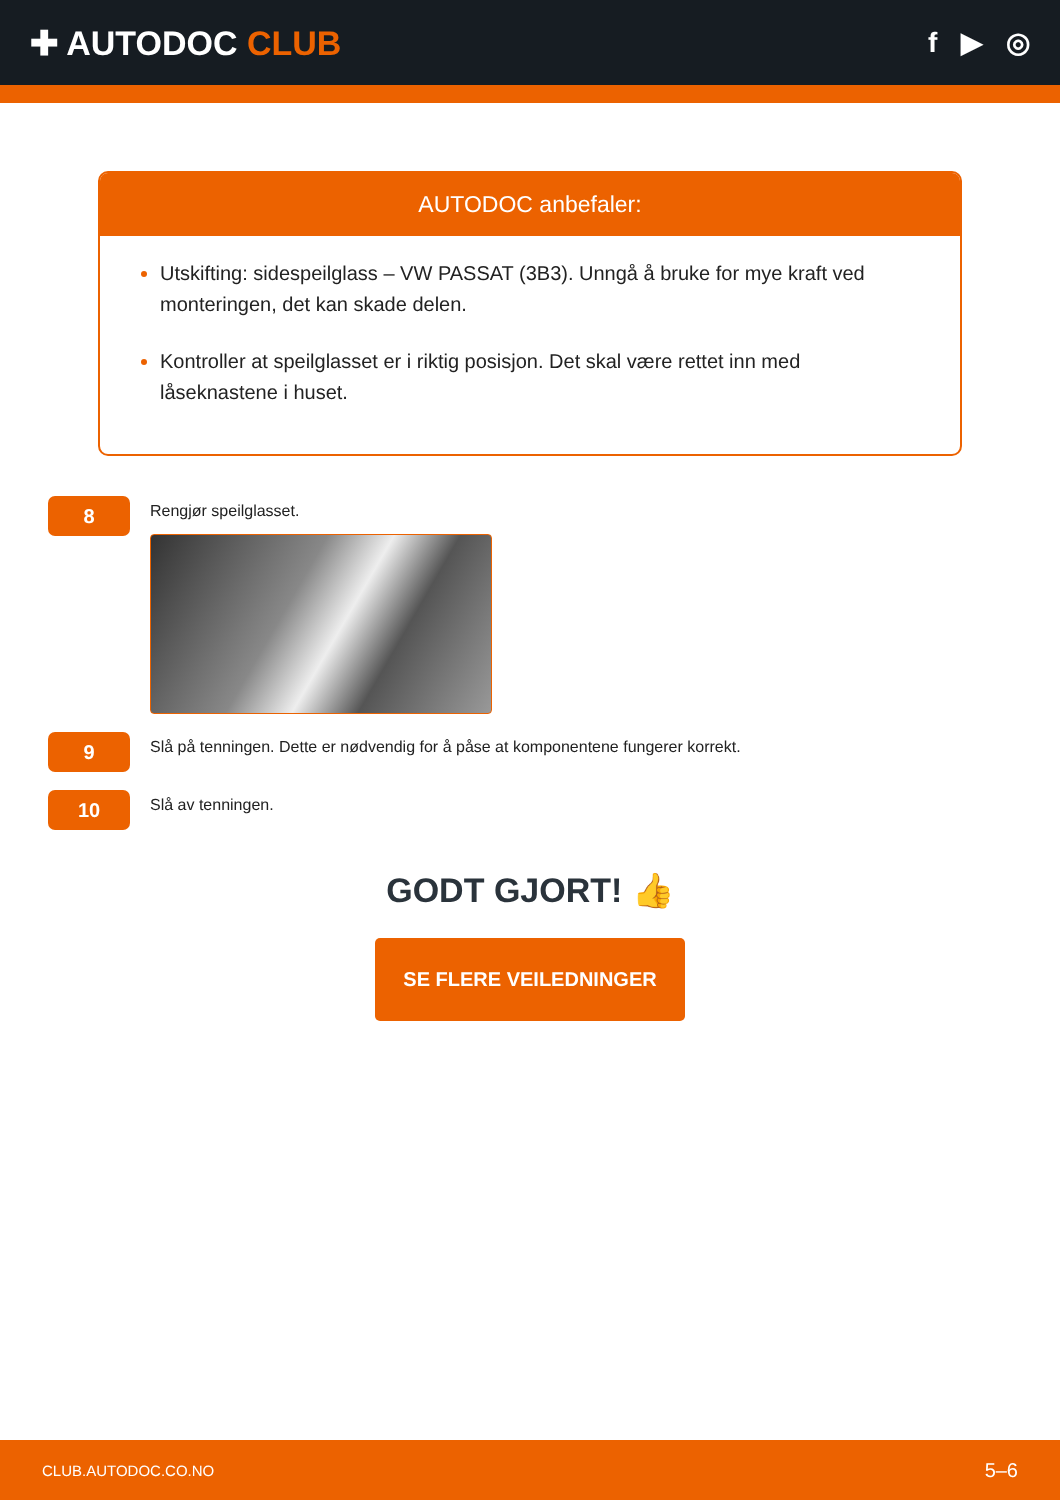✚ AUTODOC CLUB
f ▶ ◎
AUTODOC anbefaler:
Utskifting: sidespeilglass – VW PASSAT (3B3). Unngå å bruke for mye kraft ved monteringen, det kan skade delen.
Kontroller at speilglasset er i riktig posisjon. Det skal være rettet inn med låseknastene i huset.
8
Rengjør speilglasset.
9
Slå på tenningen. Dette er nødvendig for å påse at komponentene fungerer korrekt.
10
Slå av tenningen.
GODT GJORT! 👍
SE FLERE VEILEDNINGER
CLUB.AUTODOC.CO.NO 5–6